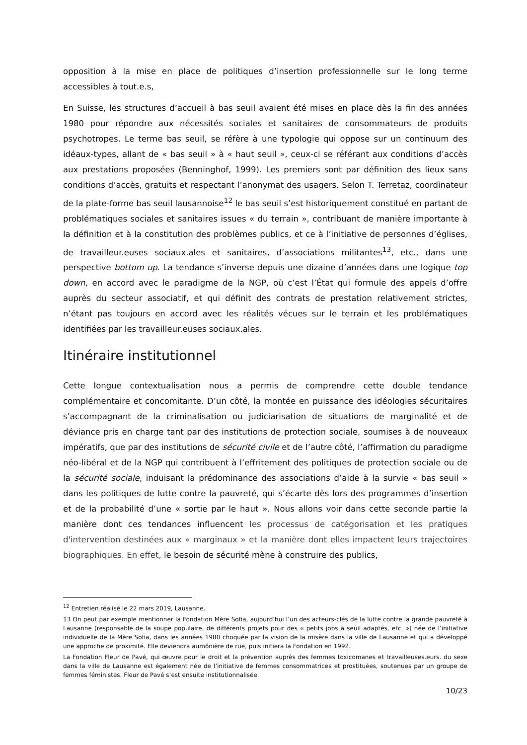opposition à la mise en place de politiques d’insertion professionnelle sur le long terme accessibles à tout.e.s,
En Suisse, les structures d’accueil à bas seuil avaient été mises en place dès la fin des années 1980 pour répondre aux nécessités sociales et sanitaires de consommateurs de produits psychotropes. Le terme bas seuil, se réfère à une typologie qui oppose sur un continuum des idéaux-types, allant de « bas seuil » à « haut seuil », ceux-ci se référant aux conditions d’accès aux prestations proposées (Benninghof, 1999). Les premiers sont par définition des lieux sans conditions d’accès, gratuits et respectant l’anonymat des usagers. Selon T. Terretaz, coordinateur de la plate-forme bas seuil lausannoise<sup>12</sup> le bas seuil s’est historiquement constitué en partant de problématiques sociales et sanitaires issues « du terrain », contribuant de manière importante à la définition et à la constitution des problèmes publics, et ce à l’initiative de personnes d’églises, de travailleur.euses sociaux.ales et sanitaires, d’associations militantes<sup>13</sup>, etc., dans une perspective bottom up. La tendance s’inverse depuis une dizaine d’années dans une logique top down, en accord avec le paradigme de la NGP, où c’est l’État qui formule des appels d’offre auprès du secteur associatif, et qui définit des contrats de prestation relativement strictes, n’étant pas toujours en accord avec les réalités vécues sur le terrain et les problématiques identifiées par les travailleur.euses sociaux.ales.
Itinéraire institutionnel
Cette longue contextualisation nous a permis de comprendre cette double tendance complémentaire et concomitante. D’un côté, la montée en puissance des idéologies sécuritaires s’accompagnant de la criminalisation ou judiciarisation de situations de marginalité et de déviance pris en charge tant par des institutions de protection sociale, soumises à de nouveaux impératifs, que par des institutions de sécurité civile et de l’autre côté, l’affirmation du paradigme néo-libéral et de la NGP qui contribuent à l’effritement des politiques de protection sociale ou de la sécurité sociale, induisant la prédominance des associations d’aide à la survie « bas seuil » dans les politiques de lutte contre la pauvreté, qui s’écarte dès lors des programmes d’insertion et de la probabilité d’une « sortie par le haut ». Nous allons voir dans cette seconde partie la manière dont ces tendances influencent les processus de catégorisation et les pratiques d'intervention destinées aux « marginaux » et la manière dont elles impactent leurs trajectoires biographiques. En effet, le besoin de sécurité mène à construire des publics,
<sup>12</sup> Entretien réalisé le 22 mars 2019, Lausanne.
13 On peut par exemple mentionner la Fondation Mère Sofia, aujourd’hui l’un des acteurs-clés de la lutte contre la grande pauvreté à Lausanne (responsable de la soupe populaire, de différents projets pour des « petits jobs à seuil adaptés, etc. ») née de l’initiative individuelle de la Mère Sofia, dans les années 1980 choquée par la vision de la misère dans la ville de Lausanne et qui a développé une approche de proximité. Elle deviendra aumônière de rue, puis initiera la Fondation en 1992.
La Fondation Fleur de Pavé, qui œuvre pour le droit et la prévention auprès des femmes toxicomanes et travailleuses.eurs. du sexe dans la ville de Lausanne est également née de l’initiative de femmes consommatrices et prostituées, soutenues par un groupe de femmes féministes. Fleur de Pavé s’est ensuite institutionnalisée.
10/23